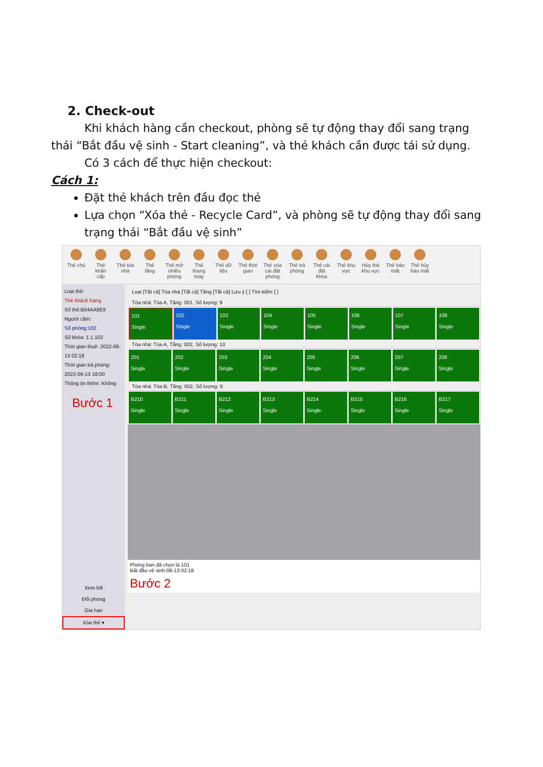2. Check-out
Khi khách hàng cần checkout, phòng sẽ tự động thay đổi sang trạng thái “Bắt đầu vệ sinh - Start cleaning”, và thẻ khách cần được tái sử dụng.
Có 3 cách để thực hiện checkout:
Cách 1:
Đặt thẻ khách trên đầu đọc thẻ
Lựa chọn “Xóa thẻ - Recycle Card”, và phòng sẽ tự động thay đổi sang trạng thái “Bắt đầu vệ sinh”
Thẻ chủ
Thẻ khẩn cấp
Thẻ tòa nhà
Thẻ tầng
Thẻ mở nhiều phòng
Thẻ thang máy
Thẻ dữ liệu
Thẻ thời gian
Thẻ xóa cài đặt phòng
Thẻ trả phòng
Thẻ cài đặt khóa
Thẻ khu vực
Hủy thẻ khu vực
Thẻ báo mất
Thẻ hủy báo mất
Loại thẻ:
Thẻ khách hàng
Số thẻ:B04AA9E9
Người cầm:
Số phòng:102
Số khóa: 1.1.102
Thời gian thuê: 2022-06-13 02:18
Thời gian trả phòng: 2022-06-13 18:00
Thông tin thêm: Không
Bước 1
Xem bill
Đổi phòng
Gia hạn
Xóa thẻ ▾
Loại [Tất cả] Tòa nhà [Tất cả] Tầng [Tất cả] Lưu ý [ ] Tìm kiếm [ ]
Tòa nhà: Tòa A, Tầng: 001, Số lượng: 9
101
Single
102
Single
103
Single
104
Single
105
Single
106
Single
107
Single
108
Single
Tòa nhà: Tòa A, Tầng: 002, Số lượng: 10
201
Single
202
Single
203
Single
204
Single
205
Single
206
Single
207
Single
208
Single
Tòa nhà: Tòa B, Tầng: 002, Số lượng: 9
B210
Single
B211
Single
B212
Single
B213
Single
B214
Single
B215
Single
B216
Single
B217
Single
Phòng ban đã chọn là 101
Bắt đầu vệ sinh:06-13 02:18
Bước 2